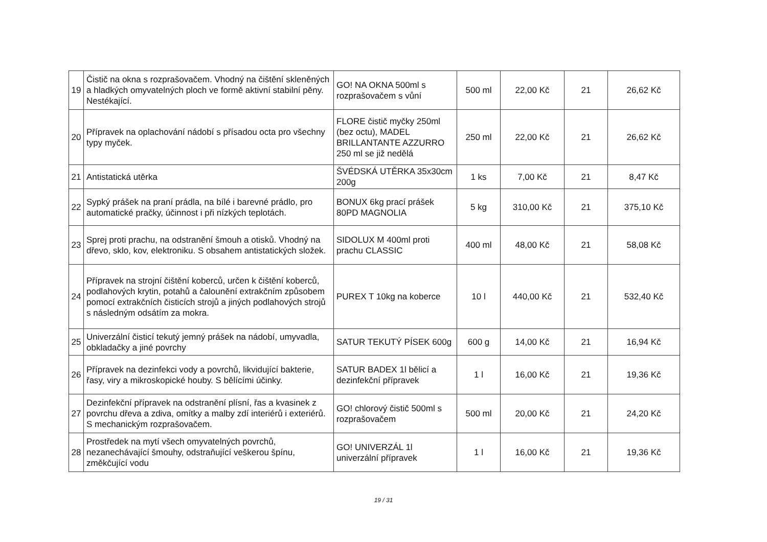| 19 | Čistič na okna s rozprašovačem. Vhodný na čištění skleněných a hladkých omyvatelných ploch ve formě aktivní stabilní pěny. Nestékající. | GO! NA OKNA 500ml s rozprašovačem s vůní | 500 ml | 22,00 Kč | 21 | 26,62 Kč |
| 20 | Přípravek na oplachování nádobí s přísadou octa pro všechny typy myček. | FLORE čistič myčky 250ml (bez octu), MADEL BRILLANTANTE AZZURRO 250 ml se již nedělá | 250 ml | 22,00 Kč | 21 | 26,62 Kč |
| 21 | Antistatická utěrka | ŠVÉDSKÁ UTĚRKA 35x30cm 200g | 1 ks | 7,00 Kč | 21 | 8,47 Kč |
| 22 | Sypký prášek na praní prádla, na bílé i barevné prádlo, pro automatické pračky, účinnost i při nízkých teplotách. | BONUX 6kg prací prášek 80PD MAGNOLIA | 5 kg | 310,00 Kč | 21 | 375,10 Kč |
| 23 | Sprej proti prachu, na odstranění šmouh a otisků. Vhodný na dřevo, sklo, kov, elektroniku. S obsahem antistatických složek. | SIDOLUX M 400ml proti prachu CLASSIC | 400 ml | 48,00 Kč | 21 | 58,08 Kč |
| 24 | Přípravek na strojní čištění koberců, určen k čištění koberců, podlahových krytin, potahů a čalounění extrakčním způsobem pomocí extrakčních čisticích strojů a jiných podlahových strojů s následným odsátím za mokra. | PUREX T 10kg na koberce | 10 l | 440,00 Kč | 21 | 532,40 Kč |
| 25 | Univerzální čisticí tekutý jemný prášek na nádobí, umyvadla, obkladačky a jiné povrchy | SATUR TEKUTÝ PÍSEK 600g | 600 g | 14,00 Kč | 21 | 16,94 Kč |
| 26 | Přípravek na dezinfekci vody a povrchů, likvidující bakterie, řasy, viry a mikroskopické houby. S bělícími účinky. | SATUR BADEX 1l bělicí a dezinfekční přípravek | 1 l | 16,00 Kč | 21 | 19,36 Kč |
| 27 | Dezinfekční přípravek na odstranění plísní, řas a kvasinek z povrchu dřeva a zdiva, omítky a malby zdí interiérů i exteriérů. S mechanickým rozprašovačem. | GO! chlorový čistič 500ml s rozprašovačem | 500 ml | 20,00 Kč | 21 | 24,20 Kč |
| 28 | Prostředek na mytí všech omyvatelných povrchů, nezanechávající šmouhy, odstraňující veškerou špínu, změkčující vodu | GO! UNIVERZÁL 1l univerzální přípravek | 1 l | 16,00 Kč | 21 | 19,36 Kč |
19 / 31